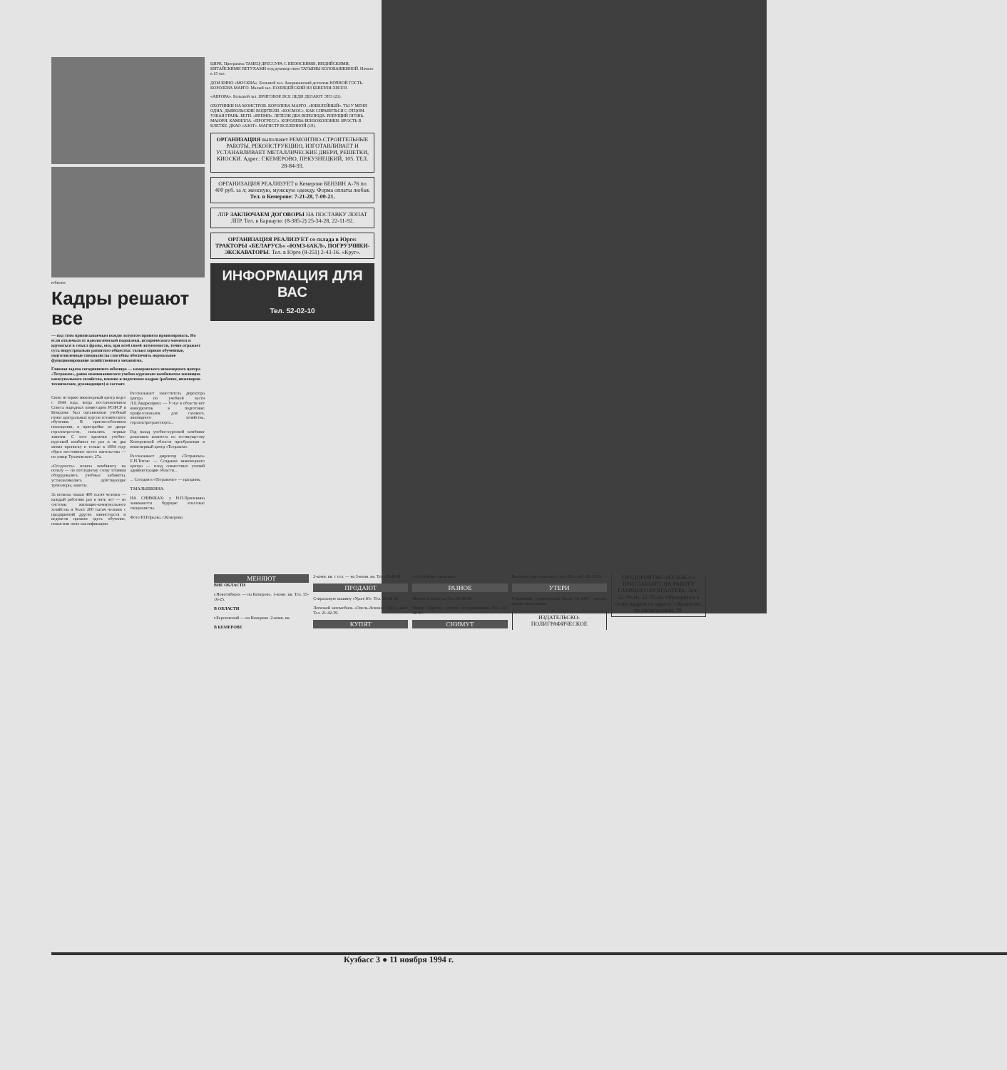юбилеи
Кадры решают все
— над этим приписываемым вождю лозунгом принято иронизировать. Но если отвлечься от идеологической подоплеки, исторического момента и вдуматься в смысл фразы, она, при всей своей лозунговости, точно отражает суть индустриально развитого общества: только хорошо обученные, подготовленные специалисты способны обеспечить нормальное функционирование хозяйственного механизма.
Главная задача сегодняшнего юбиляра — кемеровского инженерного центра «Тетраком», ранее именовавшегося учебно-курсовым комбинатом жилищно-коммунального хозяйства, именно в подготовке кадров (рабочих, инженерно-технических, руководящих) и состоит.
Свою историю инженерный центр ведет с 1944 года, когда постановлением Совета народных комиссаров РСФСР в Кемерове был организован учебный пункт центральных курсов технического обучения. В приспособленном помещении, в пристройке во дворе горэлектросети, начались первые занятия. С того времени учебно-курсовой комбинат не раз и не два менял прописку и только в 1984 году обрел постоянное место жительства — по улице Тухачевского, 27а.
«Оседлость» пошла комбинату на пользу — по последнему слову техники оборудовались учебные кабинеты, устанавливались действующие тренажеры, макеты.
За полвека свыше 400 тысяч человек — каждый работник раз в пять лет — из системы жилищно-коммунального хозяйства и более 200 тысяч человек с предприятий других министерств и ведомств прошли здесь обучение, повысили свою квалификацию.
Рассказывает заместитель директора центра по учебной части Л.Е.Андрющина: — У нас в области нет конкурентов в подготовке профессионалов для газового, жилищного хозяйства, горэлектротранспорта...
Год назад учебно-курсовой комбинат решением комитета по госимуществу Кемеровской области преобразован в инженерный центр «Тетраком».
Рассказывает директор «Тетракома» Е.Н.Титов: — Создание инженерного центра — плод совместных усилий администрации области...
... Сегодня в «Тетракоме» — праздник.
Т.МАЛЫШКИНА.
НА СНИМКАХ: у Н.П.Приленина занимаются будущие классные специалисты.
Фото Ю.Юрьева. г.Кемерово.
ЦИРК. Программа ТАНЕЦ-ДРЕССУРА С ЯПОНСКИМИ, ИНДИЙСКИМИ, КИТАЙСКИМИ ПЕТУХАМИ под руководством ТАТЬЯНЫ КОЛОБАШКИНОЙ. Начало в 15 час.
ДОМ КИНО «МОСКВА». Большой зал. Американский детектив НОЧНОЙ ГОСТЬ. КОРОЛЕВА МАРГО. Малый зал. ПОЛИЦЕЙСКИЙ ИЗ БЕВЕРЛИ-ХИЛЛЗ.
«АВРОРА». Большой зал. ПРИГОВОР. ВСЕ ЛЕДИ ДЕЛАЮТ ЭТО (21).
ОХОТНИКИ НА МОНСТРОВ. КОРОЛЕВА МАРГО. «ЮБИЛЕЙНЫЙ». ТЫ У МЕНЯ ОДНА. ДЬЯВОЛЬСКИЕ ВОДИТЕЛИ. «КОСМОС». КАК СПРАВИТЬСЯ С ОТЦОМ. УЗКАЯ ГРАНЬ. БЕГИ. «ВРЕМЯ». ЛЕТЕЛИ ДВА ВЕРБЛЮДА. РЕВУЩИЙ ОГОНЬ. МАЮРИ. КАМИЛЛА. «ПРОГРЕСС». КОРОЛЕВА БЕНЗОКОЛОНКИ. ЯРОСТЬ В КЛЕТКЕ. ДКАО «АЗОТ». МАГИСТР ВСЕЛЕННОЙ (19).
ОРГАНИЗАЦИЯ выполняет РЕМОНТНО-СТРОИТЕЛЬНЫЕ РАБОТЫ, РЕКОНСТРУКЦИЮ, ИЗГОТАВЛИВАЕТ И УСТАНАВЛИВАЕТ МЕТАЛЛИЧЕСКИЕ ДВЕРИ, РЕШЕТКИ, КИОСКИ. Адрес: Г.КЕМЕРОВО, ПР.КУЗНЕЦКИЙ, 105. ТЕЛ. 28-84-93.
ОРГАНИЗАЦИЯ РЕАЛИЗУЕТ в Кемерове БЕНЗИН А-76 по 400 руб. за л; женскую, мужскую одежду. Форма оплаты любая. Тел. в Кемерове: 7-21-28, 7-00-21.
ЛПР ЗАКЛЮЧАЕМ ДОГОВОРЫ НА ПОСТАВКУ ЛОПАТ ЛПР. Тел. в Барнауле: (8-385-2) 25-34-28, 22-11-92.
ОРГАНИЗАЦИЯ РЕАЛИЗУЕТ со склада в Юрге: ТРАКТОРЫ «БЕЛАРУСЬ» «ЮМЗ-6АКЛ», ПОГРУЗЧИКИ-ЭКСКАВАТОРЫ. Тел. в Юрге (8-251) 2-43-16. «Круг».
ИНФОРМАЦИЯ ДЛЯ ВАС
Тел. 52-02-10
МЕНЯЮТ
ВНЕ ОБЛАСТИ
г.Новосибирск — на Кемерово. 1-комн. кв. Тел. 55-16-25.
В ОБЛАСТИ
г.Березовский — на Кемерово. 2-комн. кв.
В КЕМЕРОВЕ
2-комн. кв. с тел. — на 3-комн. кв. Тел. 25-49-91.
ПРОДАЮТ
Стиральную машину «Урал-10». Тел. 23-44-30.
Легковой автомобиль «Опель-Аскона» 1983 г. вып. Тел. 21-42-39.
КУПЯТ
1-2-3-4-комн. квартиры.
РАЗНОЕ
Меняю 1-комн. кв. Тел. 35-80-03.
Фирма «Ирбис»: ремонт холодильников. Тел. 52-92-47.
СНИМУТ
Квартиру (две комнаты) с тел. Тел.: раб. 25-53-33.
УТЕРИ
Утерянный студенческий билет №1067, считать недействительным.
ИЗДАТЕЛЬСКО-ПОЛИГРАФИЧЕСКОЕ ПРЕДПРИЯТИЕ «КУЗБАСС» ПРИГЛАШАЕТ НА РАБОТУ ГЛАВНОГО БУХГАЛТЕРА. Тел.: 52-79-10, 52-75-59. Обращаться в отдел кадров по адресу: г.Кемерово, пр.Октябрьский, 28.
Кузбасс 3 ● 11 ноября 1994 г.